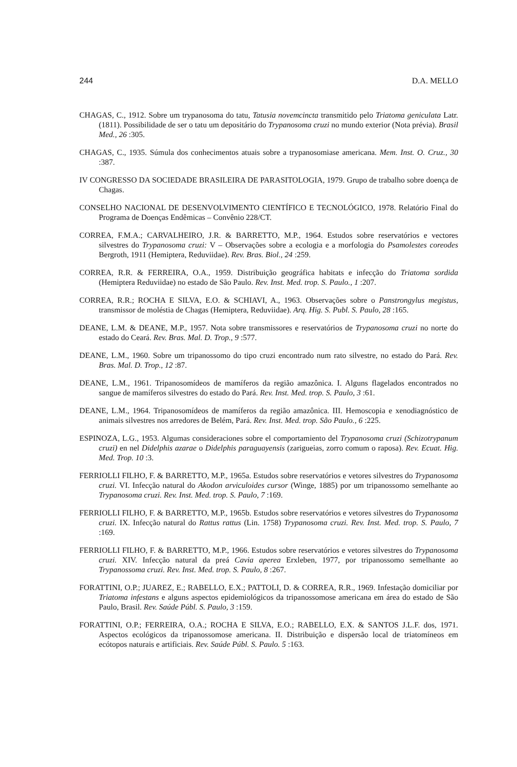244 D.A. MELLO
CHAGAS, C., 1912. Sobre um trypanosoma do tatu, Tatusia novemcincta transmitido pelo Triatoma geniculata Latr. (1811). Possibilidade de ser o tatu um depositário do Trypanosoma cruzi no mundo exterior (Nota prévia). Brasil Med., 26 :305.
CHAGAS, C., 1935. Súmula dos conhecimentos atuais sobre a trypanosomiase americana. Mem. Inst. O. Cruz., 30 :387.
IV CONGRESSO DA SOCIEDADE BRASILEIRA DE PARASITOLOGIA, 1979. Grupo de trabalho sobre doença de Chagas.
CONSELHO NACIONAL DE DESENVOLVIMENTO CIENTÍFICO E TECNOLÓGICO, 1978. Relatório Final do Programa de Doenças Endêmicas – Convênio 228/CT.
CORREA, F.M.A.; CARVALHEIRO, J.R. & BARRETTO, M.P., 1964. Estudos sobre reservatórios e vectores silvestres do Trypanosoma cruzi: V – Observações sobre a ecologia e a morfologia do Psamolestes coreodes Bergroth, 1911 (Hemiptera, Reduviidae). Rev. Bras. Biol., 24 :259.
CORREA, R.R. & FERREIRA, O.A., 1959. Distribuição geográfica habitats e infecção do Triatoma sordida (Hemiptera Reduviidae) no estado de São Paulo. Rev. Inst. Med. trop. S. Paulo., 1 :207.
CORREA, R.R.; ROCHA E SILVA, E.O. & SCHIAVI, A., 1963. Observações sobre o Panstrongylus megistus, transmissor de moléstia de Chagas (Hemiptera, Reduviidae). Arq. Hig. S. Publ. S. Paulo, 28 :165.
DEANE, L.M. & DEANE, M.P., 1957. Nota sobre transmissores e reservatórios de Trypanosoma cruzi no norte do estado do Ceará. Rev. Bras. Mal. D. Trop., 9 :577.
DEANE, L.M., 1960. Sobre um tripanossomo do tipo cruzi encontrado num rato silvestre, no estado do Pará. Rev. Bras. Mal. D. Trop., 12 :87.
DEANE, L.M., 1961. Tripanosomídeos de mamíferos da região amazônica. I. Alguns flagelados encontrados no sangue de mamíferos silvestres do estado do Pará. Rev. Inst. Med. trop. S. Paulo, 3 :61.
DEANE, L.M., 1964. Tripanosomídeos de mamíferos da região amazônica. III. Hemoscopia e xenodiagnóstico de animais silvestres nos arredores de Belém, Pará. Rev. Inst. Med. trop. São Paulo., 6 :225.
ESPINOZA, L.G., 1953. Algumas consideraciones sobre el comportamiento del Trypanosoma cruzi (Schizotrypanum cruzi) en nel Didelphis azarae o Didelphis paraguayensis (zarigueias, zorro comum o raposa). Rev. Ecuat. Hig. Med. Trop. 10 :3.
FERRIOLLI FILHO, F. & BARRETTO, M.P., 1965a. Estudos sobre reservatórios e vetores silvestres do Trypanosoma cruzi. VI. Infecção natural do Akodon arviculoides cursor (Winge, 1885) por um tripanossomo semelhante ao Trypanosoma cruzi. Rev. Inst. Med. trop. S. Paulo, 7 :169.
FERRIOLLI FILHO, F. & BARRETTO, M.P., 1965b. Estudos sobre reservatórios e vetores silvestres do Trypanosoma cruzi. IX. Infecção natural do Rattus rattus (Lin. 1758) Trypanosoma cruzi. Rev. Inst. Med. trop. S. Paulo, 7 :169.
FERRIOLLI FILHO, F. & BARRETTO, M.P., 1966. Estudos sobre reservatórios e vetores silvestres do Trypanosoma cruzi. XIV. Infecção natural da preá Cavia aperea Erxleben, 1977, por tripanossomo semelhante ao Trypanossoma cruzi. Rev. Inst. Med. trop. S. Paulo, 8 :267.
FORATTINI, O.P.; JUAREZ, E.; RABELLO, E.X.; PATTOLI, D. & CORREA, R.R., 1969. Infestação domiciliar por Triatoma infestans e alguns aspectos epidemiológicos da tripanossomose americana em área do estado de São Paulo, Brasil. Rev. Saúde Públ. S. Paulo, 3 :159.
FORATTINI, O.P.; FERREIRA, O.A.; ROCHA E SILVA, E.O.; RABELLO, E.X. & SANTOS J.L.F. dos, 1971. Aspectos ecológicos da tripanossomose americana. II. Distribuição e dispersão local de triatomíneos em ecótopos naturais e artificiais. Rev. Saúde Públ. S. Paulo. 5 :163.